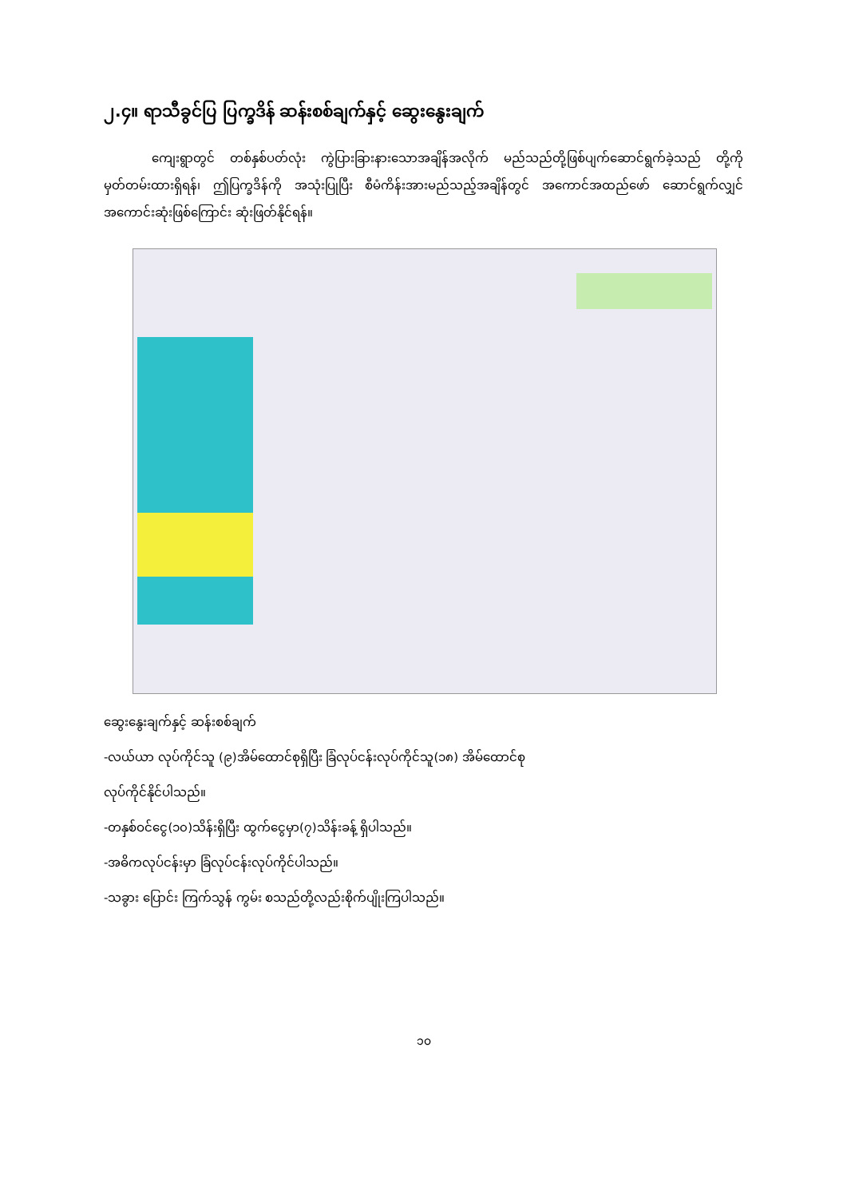၂.၄။ ရာသီခွင်ပြ ပြက္ခဒိန် ဆန်းစစ်ချက်နှင့် ဆွေးနွေးချက်
ကျေးရွာတွင် တစ်နှစ်ပတ်လုံး ကွဲပြားခြားနားသောအချိန်အလိုက် မည်သည်တို့ဖြစ်ပျက်ဆောင်ရွက်ခဲ့သည် တို့ကို မှတ်တမ်းထားရှိရန်၊ ဤပြက္ခဒိန်ကို အသုံးပြုပြီး စီမံကိန်းအားမည်သည့်အချိန်တွင် အကောင်အထည်ဖော် ဆောင်ရွက်လျှင် အကောင်းဆုံးဖြစ်ကြောင်း ဆုံးဖြတ်နိုင်ရန်။
ဆွေးနွေးချက်နှင့် ဆန်းစစ်ချက်
-လယ်ယာ လုပ်ကိုင်သူ (၉)အိမ်ထောင်စုရှိပြီး ခြံလုပ်ငန်းလုပ်ကိုင်သူ(၁၈) အိမ်ထောင်စု
လုပ်ကိုင်နိုင်ပါသည်။
-တနှစ်ဝင်ငွေ(၁၀)သိန်းရှိပြီး ထွက်ငွေမှာ(၇)သိန်းခန့် ရှိပါသည်။
-အဓိကလုပ်ငန်းမှာ ခြံလုပ်ငန်းလုပ်ကိုင်ပါသည်။
-သခွား ပြောင်း ကြက်သွန် ကွမ်း စသည်တို့လည်းစိုက်ပျိုးကြပါသည်။
၁၀